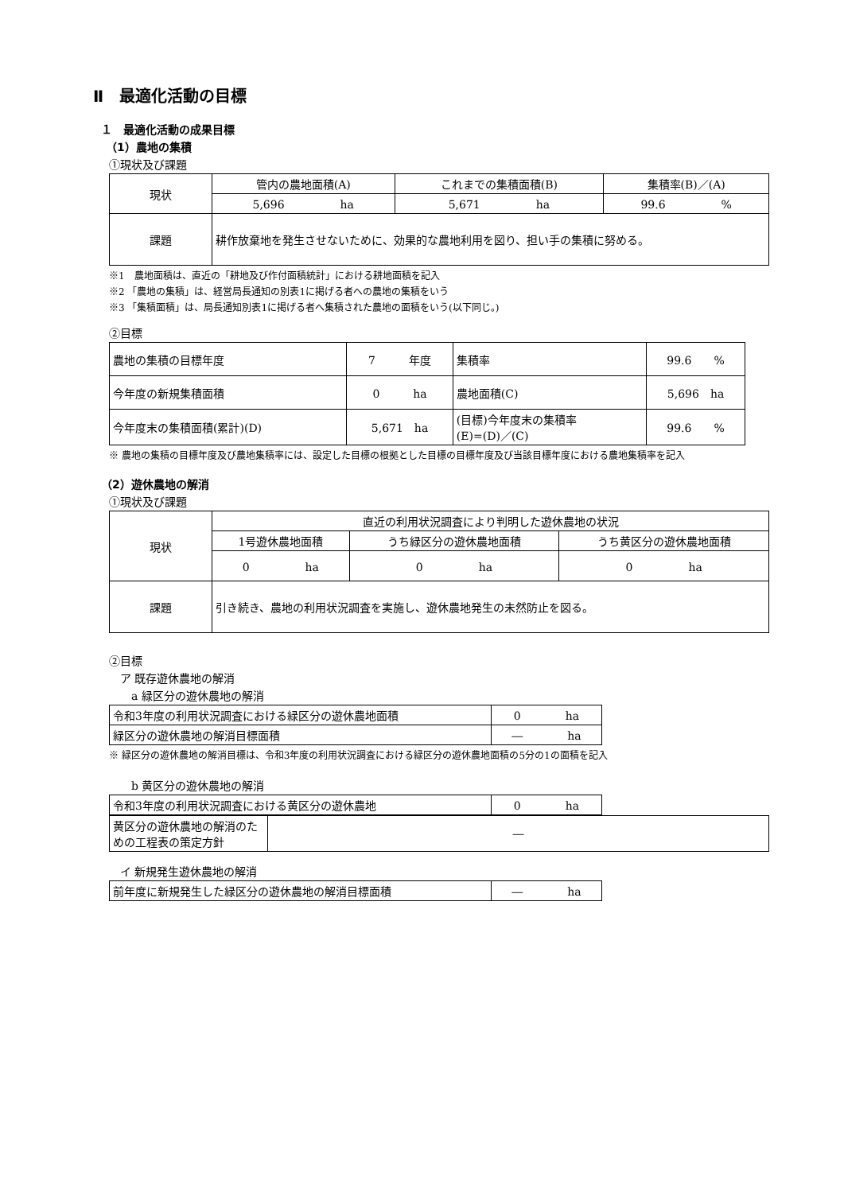Ⅱ　最適化活動の目標
１　最適化活動の成果目標
（1）農地の集積
①現状及び課題
| 現状 | 管内の農地面積(A) | これまでの集積面積(B) | 集積率(B)／(A) |
| | 5,696 ha | 5,671 ha | 99.6 % |
| 課題 | 耕作放棄地を発生させないために、効果的な農地利用を図り、担い手の集積に努める。 | | |
※1　農地面積は、直近の「耕地及び作付面積統計」における耕地面積を記入
※2 「農地の集積」は、経営局長通知の別表1に掲げる者への農地の集積をいう
※3 「集積面積」は、局長通知別表1に掲げる者へ集積された農地の面積をいう(以下同じ。)
②目標
| 農地の集積の目標年度 | 7 年度 | 集積率 | 99.6 % |
| 今年度の新規集積面積 | 0 ha | 農地面積(C) | 5,696 ha |
| 今年度末の集積面積(累計)(D) | 5,671 ha | (目標)今年度末の集積率 (E)=(D)／(C) | 99.6 % |
※ 農地の集積の目標年度及び農地集積率には、設定した目標の根拠とした目標の目標年度及び当該目標年度における農地集積率を記入
（2）遊休農地の解消
①現状及び課題
| 現状 | 直近の利用状況調査により判明した遊休農地の状況 | | |
| | 1号遊休農地面積 | うち緑区分の遊休農地面積 | うち黄区分の遊休農地面積 |
| | 0 ha | 0 ha | 0 ha |
| 課題 | 引き続き、農地の利用状況調査を実施し、遊休農地発生の未然防止を図る。 | | |
②目標
　ア 既存遊休農地の解消
　　a 緑区分の遊休農地の解消
| 令和3年度の利用状況調査における緑区分の遊休農地面積 | 0 ha |
| 緑区分の遊休農地の解消目標面積 | ― ha |
※ 緑区分の遊休農地の解消目標は、令和3年度の利用状況調査における緑区分の遊休農地面積の5分の1の面積を記入
　　b 黄区分の遊休農地の解消
| 令和3年度の利用状況調査における黄区分の遊休農地 | 0 ha |
| 黄区分の遊休農地の解消のための工程表の策定方針 | ― |
　イ 新規発生遊休農地の解消
| 前年度に新規発生した緑区分の遊休農地の解消目標面積 | ― ha |